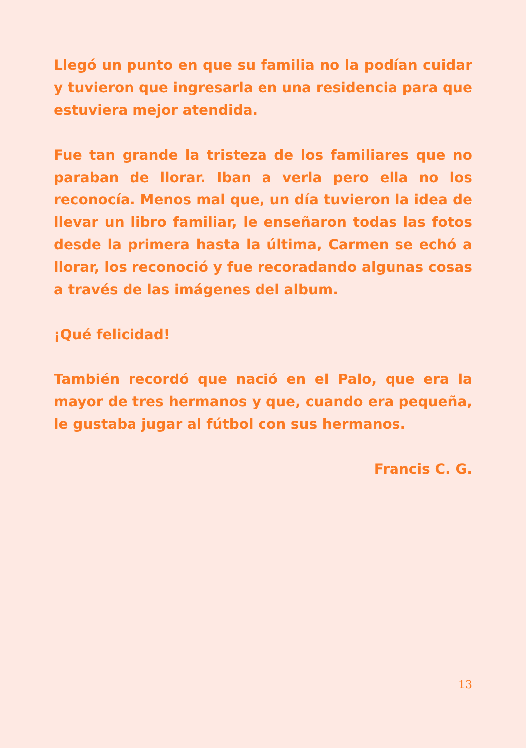Llegó un punto en que su familia no la podían cuidar y tuvieron que ingresarla en una residencia para que estuviera mejor atendida.
Fue tan grande la tristeza de los familiares que no paraban de llorar. Iban a verla pero ella no los reconocía. Menos mal que, un día tuvieron la idea de llevar un libro familiar, le enseñaron todas las fotos desde la primera hasta la última, Carmen se echó a llorar, los reconoció y fue recoradando algunas cosas a través de las imágenes del album.
¡Qué felicidad!
También recordó que nació en el Palo, que era la mayor de tres hermanos y que, cuando era pequeña, le gustaba jugar al fútbol con sus hermanos.
Francis C. G.
13